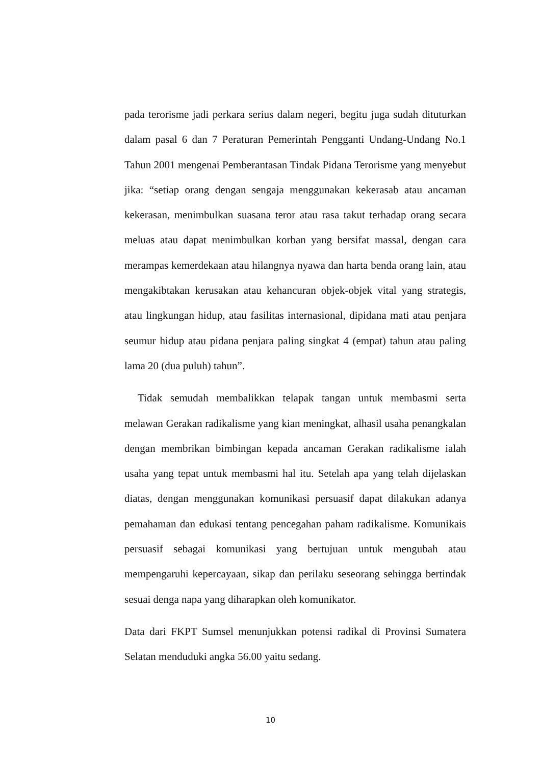pada terorisme jadi perkara serius dalam negeri, begitu juga sudah dituturkan dalam pasal 6 dan 7 Peraturan Pemerintah Pengganti Undang-Undang No.1 Tahun 2001 mengenai Pemberantasan Tindak Pidana Terorisme yang menyebut jika: “setiap orang dengan sengaja menggunakan kekerasab atau ancaman kekerasan, menimbulkan suasana teror atau rasa takut terhadap orang secara meluas atau dapat menimbulkan korban yang bersifat massal, dengan cara merampas kemerdekaan atau hilangnya nyawa dan harta benda orang lain, atau mengakibtakan kerusakan atau kehancuran objek-objek vital yang strategis, atau lingkungan hidup, atau fasilitas internasional, dipidana mati atau penjara seumur hidup atau pidana penjara paling singkat 4 (empat) tahun atau paling lama 20 (dua puluh) tahun”.
Tidak semudah membalikkan telapak tangan untuk membasmi serta melawan Gerakan radikalisme yang kian meningkat, alhasil usaha penangkalan dengan membrikan bimbingan kepada ancaman Gerakan radikalisme ialah usaha yang tepat untuk membasmi hal itu. Setelah apa yang telah dijelaskan diatas, dengan menggunakan komunikasi persuasif dapat dilakukan adanya pemahaman dan edukasi tentang pencegahan paham radikalisme. Komunikais persuasif sebagai komunikasi yang bertujuan untuk mengubah atau mempengaruhi kepercayaan, sikap dan perilaku seseorang sehingga bertindak sesuai denga napa yang diharapkan oleh komunikator.
Data dari FKPT Sumsel menunjukkan potensi radikal di Provinsi Sumatera Selatan menduduki angka 56.00 yaitu sedang.
10